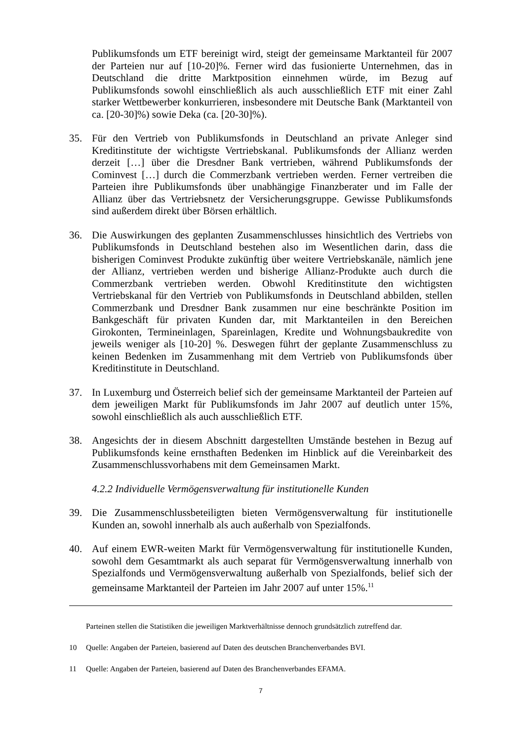Publikumsfonds um ETF bereinigt wird, steigt der gemeinsame Marktanteil für 2007 der Parteien nur auf [10-20]%. Ferner wird das fusionierte Unternehmen, das in Deutschland die dritte Marktposition einnehmen würde, im Bezug auf Publikumsfonds sowohl einschließlich als auch ausschließlich ETF mit einer Zahl starker Wettbewerber konkurrieren, insbesondere mit Deutsche Bank (Marktanteil von ca. [20-30]%) sowie Deka (ca. [20-30]%).
35. Für den Vertrieb von Publikumsfonds in Deutschland an private Anleger sind Kreditinstitute der wichtigste Vertriebskanal. Publikumsfonds der Allianz werden derzeit […] über die Dresdner Bank vertrieben, während Publikumsfonds der Cominvest […] durch die Commerzbank vertrieben werden. Ferner vertreiben die Parteien ihre Publikumsfonds über unabhängige Finanzberater und im Falle der Allianz über das Vertriebsnetz der Versicherungsgruppe. Gewisse Publikumsfonds sind außerdem direkt über Börsen erhältlich.
36. Die Auswirkungen des geplanten Zusammenschlusses hinsichtlich des Vertriebs von Publikumsfonds in Deutschland bestehen also im Wesentlichen darin, dass die bisherigen Cominvest Produkte zukünftig über weitere Vertriebskanäle, nämlich jene der Allianz, vertrieben werden und bisherige Allianz-Produkte auch durch die Commerzbank vertrieben werden. Obwohl Kreditinstitute den wichtigsten Vertriebskanal für den Vertrieb von Publikumsfonds in Deutschland abbilden, stellen Commerzbank und Dresdner Bank zusammen nur eine beschränkte Position im Bankgeschäft für privaten Kunden dar, mit Marktanteilen in den Bereichen Girokonten, Termineinlagen, Spareinlagen, Kredite und Wohnungsbaukredite von jeweils weniger als [10-20] %. Deswegen führt der geplante Zusammenschluss zu keinen Bedenken im Zusammenhang mit dem Vertrieb von Publikumsfonds über Kreditinstitute in Deutschland.
37. In Luxemburg und Österreich belief sich der gemeinsame Marktanteil der Parteien auf dem jeweiligen Markt für Publikumsfonds im Jahr 2007 auf deutlich unter 15%, sowohl einschließlich als auch ausschließlich ETF.
38. Angesichts der in diesem Abschnitt dargestellten Umstände bestehen in Bezug auf Publikumsfonds keine ernsthaften Bedenken im Hinblick auf die Vereinbarkeit des Zusammenschlussvorhabens mit dem Gemeinsamen Markt.
4.2.2 Individuelle Vermögensverwaltung für institutionelle Kunden
39. Die Zusammenschlussbeteiligten bieten Vermögensverwaltung für institutionelle Kunden an, sowohl innerhalb als auch außerhalb von Spezialfonds.
40. Auf einem EWR-weiten Markt für Vermögensverwaltung für institutionelle Kunden, sowohl dem Gesamtmarkt als auch separat für Vermögensverwaltung innerhalb von Spezialfonds und Vermögensverwaltung außerhalb von Spezialfonds, belief sich der gemeinsame Marktanteil der Parteien im Jahr 2007 auf unter 15%.<sup>11</sup>
Parteinen stellen die Statistiken die jeweiligen Marktverhältnisse dennoch grundsätzlich zutreffend dar.
10 Quelle: Angaben der Parteien, basierend auf Daten des deutschen Branchenverbandes BVI.
11 Quelle: Angaben der Parteien, basierend auf Daten des Branchenverbandes EFAMA.
7